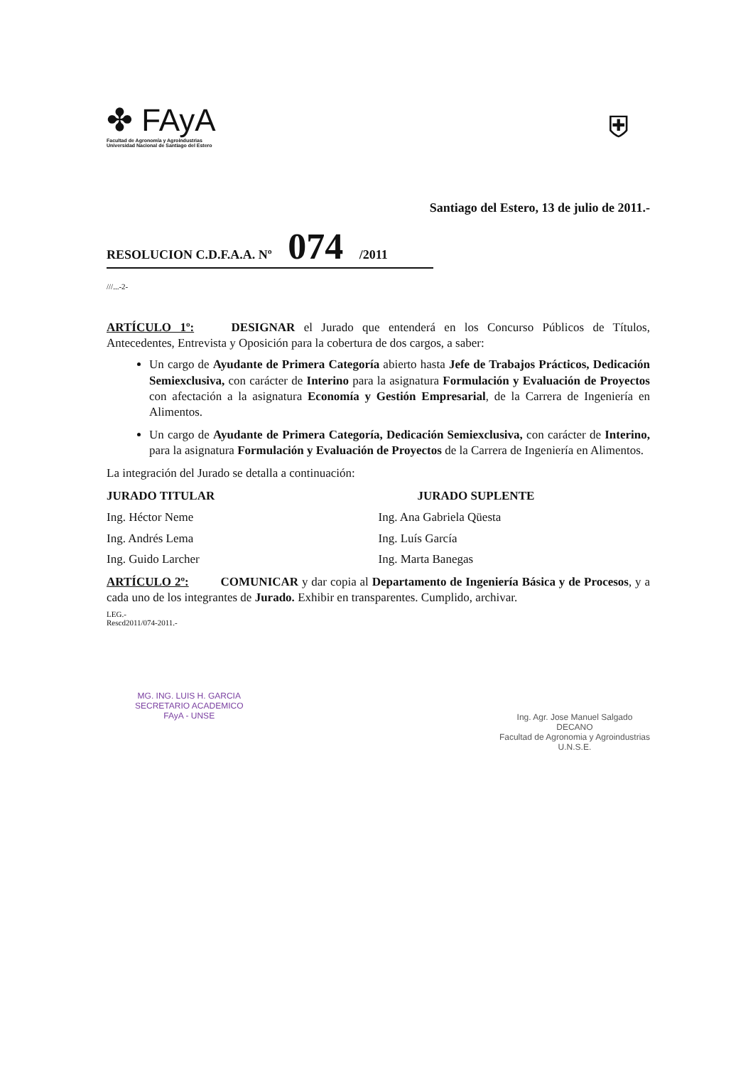✤ FAyA
Facultad de Agronomía y Agroindustrias
Universidad Nacional de Santiago del Estero
⛨
Santiago del Estero, 13 de julio de 2011.-
RESOLUCION C.D.F.A.A. Nº 074 /2011
///...-2-
ARTÍCULO 1º: DESIGNAR el Jurado que entenderá en los Concurso Públicos de Títulos, Antecedentes, Entrevista y Oposición para la cobertura de dos cargos, a saber:
Un cargo de Ayudante de Primera Categoría abierto hasta Jefe de Trabajos Prácticos, Dedicación Semiexclusiva, con carácter de Interino para la asignatura Formulación y Evaluación de Proyectos con afectación a la asignatura Economía y Gestión Empresarial, de la Carrera de Ingeniería en Alimentos.
Un cargo de Ayudante de Primera Categoría, Dedicación Semiexclusiva, con carácter de Interino, para la asignatura Formulación y Evaluación de Proyectos de la Carrera de Ingeniería en Alimentos.
La integración del Jurado se detalla a continuación:
JURADO TITULAR
Ing. Héctor Neme
Ing. Andrés Lema
Ing. Guido Larcher
JURADO SUPLENTE
Ing. Ana Gabriela Qüesta
Ing. Luís García
Ing. Marta Banegas
ARTÍCULO 2º: COMUNICAR y dar copia al Departamento de Ingeniería Básica y de Procesos, y a cada uno de los integrantes de Jurado. Exhibir en transparentes. Cumplido, archivar.
LEG.-
Rescd2011/074-2011.-
MG. ING. LUIS H. GARCIA
SECRETARIO ACADEMICO
FAyA - UNSE
Ing. Agr. Jose Manuel Salgado
DECANO
Facultad de Agronomia y Agroindustrias
U.N.S.E.